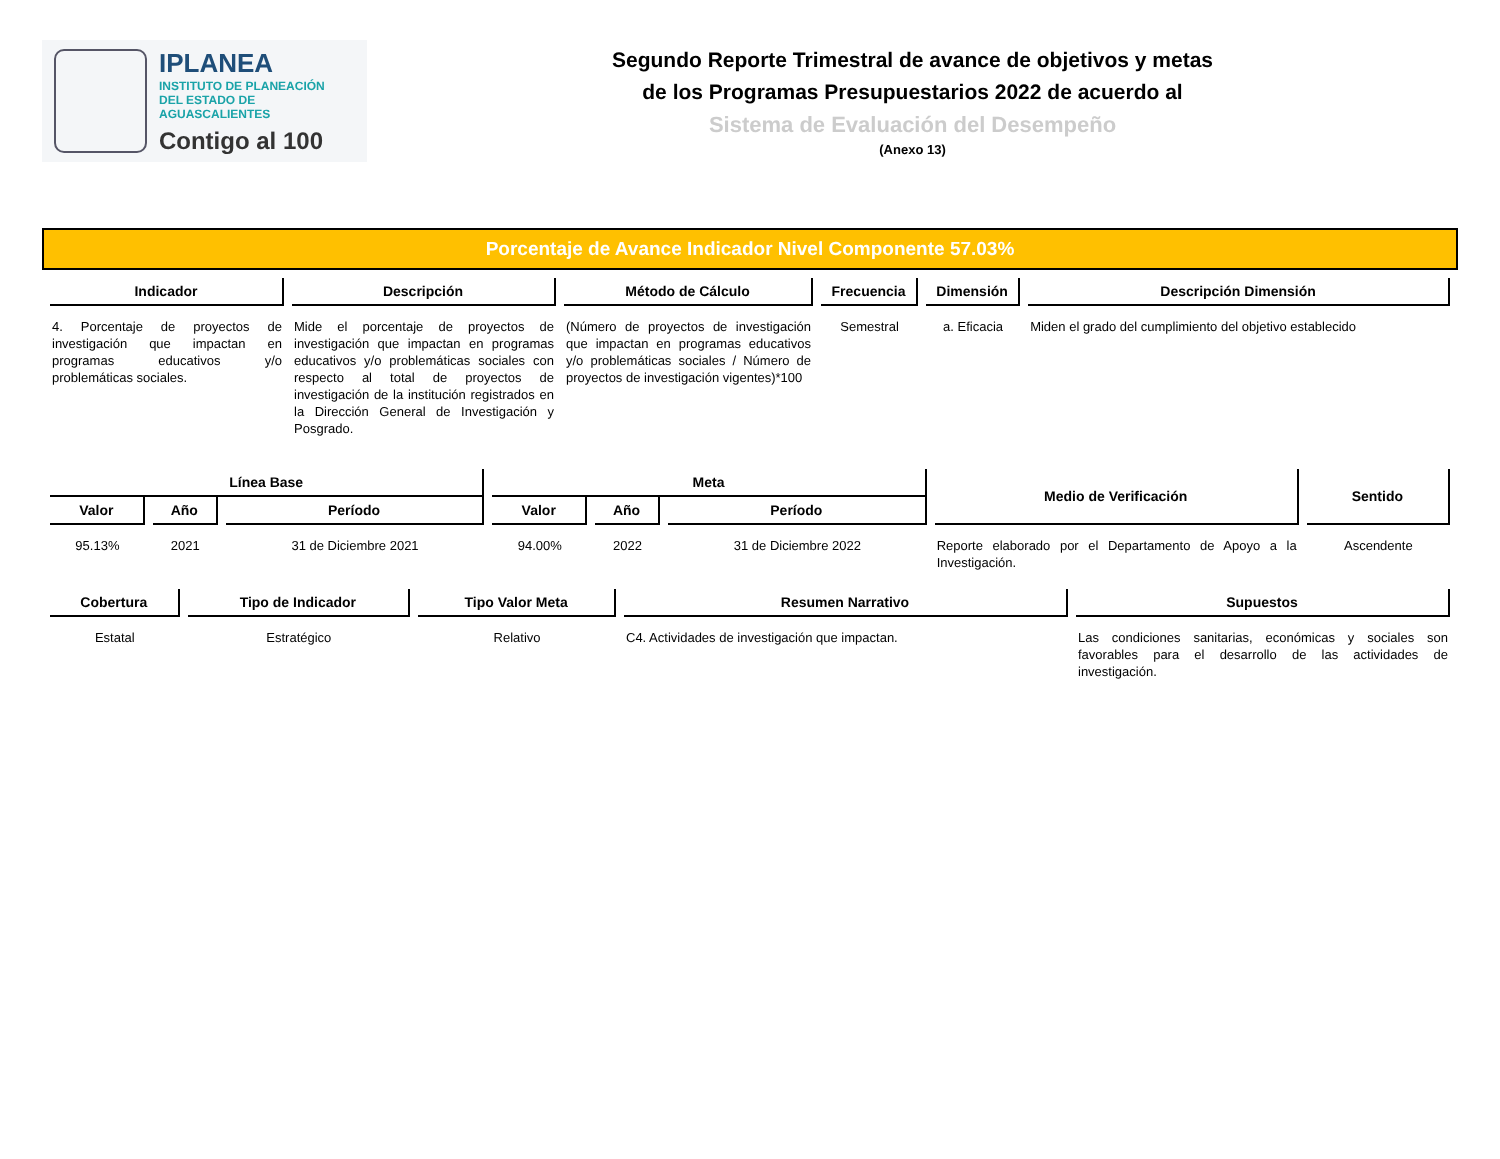IPLANEA
INSTITUTO DE PLANEACIÓN
DEL ESTADO DE AGUASCALIENTES
Contigo al 100
Segundo Reporte Trimestral de avance de objetivos y metas
de los Programas Presupuestarios 2022 de acuerdo al
Sistema de Evaluación del Desempeño
(Anexo 13)
Porcentaje de Avance Indicador Nivel Componente 57.03%
| Indicador | Descripción | Método de Cálculo | Frecuencia | Dimensión | Descripción Dimensión |
| --- | --- | --- | --- | --- | --- |
| 4. Porcentaje de proyectos de investigación que impactan en programas educativos y/o problemáticas sociales. | Mide el porcentaje de proyectos de investigación que impactan en programas educativos y/o problemáticas sociales con respecto al total de proyectos de investigación de la institución registrados en la Dirección General de Investigación y Posgrado. | (Número de proyectos de investigación que impactan en programas educativos y/o problemáticas sociales / Número de proyectos de investigación vigentes)*100 | Semestral | a. Eficacia | Miden el grado del cumplimiento del objetivo establecido |
| Línea Base | | | Meta | | | Medio de Verificación | Sentido |
| --- | --- | --- | --- | --- | --- | --- | --- |
| Valor | Año | Período | Valor | Año | Período | | |
| 95.13% | 2021 | 31 de Diciembre 2021 | 94.00% | 2022 | 31 de Diciembre 2022 | Reporte elaborado por el Departamento de Apoyo a la Investigación. | Ascendente |
| Cobertura | Tipo de Indicador | Tipo Valor Meta | Resumen Narrativo | Supuestos |
| --- | --- | --- | --- | --- |
| Estatal | Estratégico | Relativo | C4. Actividades de investigación que impactan. | Las condiciones sanitarias, económicas y sociales son favorables para el desarrollo de las actividades de investigación. |